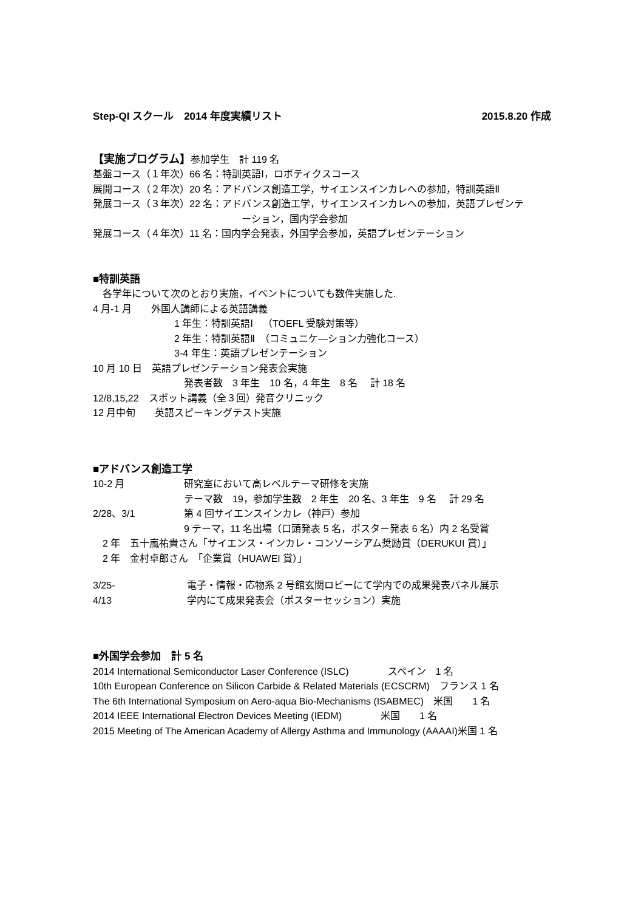Step-QI スクール　2014 年度実績リスト 2015.8.20 作成
【実施プログラム】参加学生　計 119 名
基盤コース（１年次）66 名：特訓英語Ⅰ，ロボティクスコース
展開コース（２年次）20 名：アドバンス創造工学，サイエンスインカレへの参加，特訓英語Ⅱ
発展コース（３年次）22 名：アドバンス創造工学，サイエンスインカレへの参加，英語プレゼンテ
ーション，国内学会参加
発展コース（４年次）11 名：国内学会発表，外国学会参加，英語プレゼンテーション
■特訓英語
　各学年について次のとおり実施，イベントについても数件実施した.
4 月-1 月　　外国人講師による英語講義
1 年生：特訓英語Ⅰ　（TOEFL 受験対策等）
2 年生：特訓英語Ⅱ　（コミュニケ―ション力強化コース）
3-4 年生：英語プレゼンテーション
10 月 10 日　英語プレゼンテーション発表会実施
発表者数　3 年生　10 名，4 年生　8 名　 計 18 名
12/8,15,22　スポット講義（全３回）発音クリニック
12 月中旬　　英語スピーキングテスト実施
■アドバンス創造工学
10-2 月 研究室において高レベルテーマ研修を実施
テーマ数　19，参加学生数　2 年生　20 名、3 年生　9 名　 計 29 名
2/28、3/1 第 4 回サイエンスインカレ（神戸）参加
9 テーマ，11 名出場（口頭発表 5 名，ポスター発表 6 名）内 2 名受賞
　2 年　五十嵐祐貴さん「サイエンス・インカレ・コンソーシアム奨励賞（DERUKUI 賞）」
　2 年　金村卓郎さん　「企業賞（HUAWEI 賞）」
3/25- 電子・情報・応物系 2 号館玄関ロビーにて学内での成果発表パネル展示
4/13 学内にて成果発表会（ポスターセッション）実施
■外国学会参加　計 5 名
2014 International Semiconductor Laser Conference (ISLC)　　　　スペイン　1 名
10th European Conference on Silicon Carbide & Related Materials (ECSCRM)　フランス 1 名
The 6th International Symposium on Aero-aqua Bio-Mechanisms (ISABMEC)　米国　　1 名
2014 IEEE International Electron Devices Meeting (IEDM)　　　　米国　　1 名
2015 Meeting of The American Academy of Allergy Asthma and Immunology (AAAAI)米国 1 名